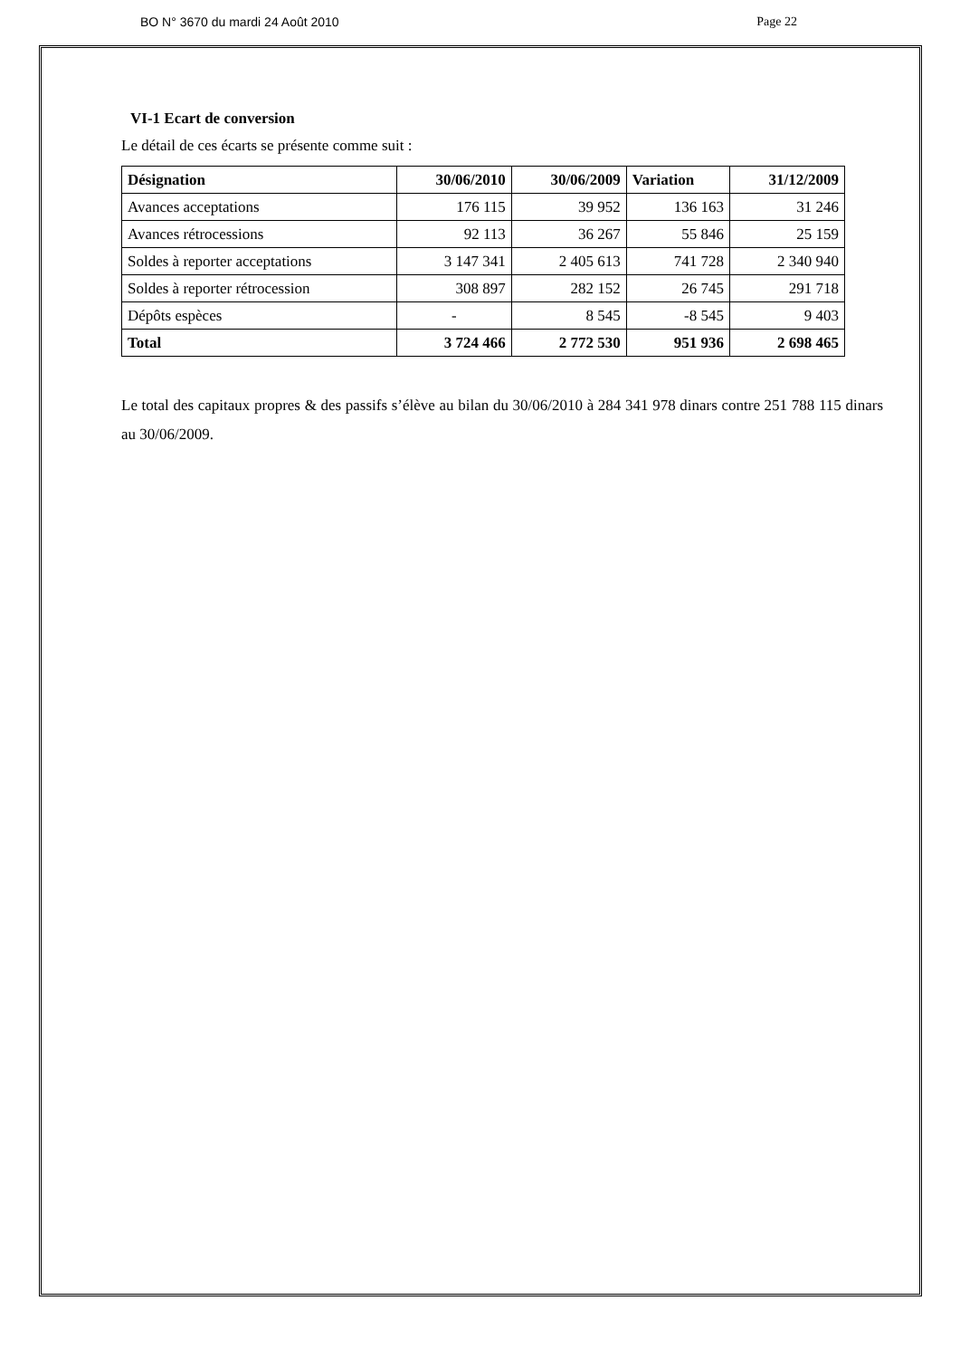BO N° 3670 du mardi 24 Août 2010 Page 22
VI-1 Ecart de conversion
Le détail de ces écarts se présente comme suit :
| Désignation | 30/06/2010 | 30/06/2009 | Variation | 31/12/2009 |
| --- | --- | --- | --- | --- |
| Avances acceptations | 176 115 | 39 952 | 136 163 | 31 246 |
| Avances rétrocessions | 92 113 | 36 267 | 55 846 | 25 159 |
| Soldes à reporter acceptations | 3 147 341 | 2 405 613 | 741 728 | 2 340 940 |
| Soldes à reporter rétrocession | 308 897 | 282 152 | 26 745 | 291 718 |
| Dépôts espèces | - | 8 545 | -8 545 | 9 403 |
| Total | 3 724 466 | 2 772 530 | 951 936 | 2 698 465 |
Le total des capitaux propres & des passifs s’élève au bilan du 30/06/2010 à 284 341 978 dinars contre 251 788 115 dinars au 30/06/2009.